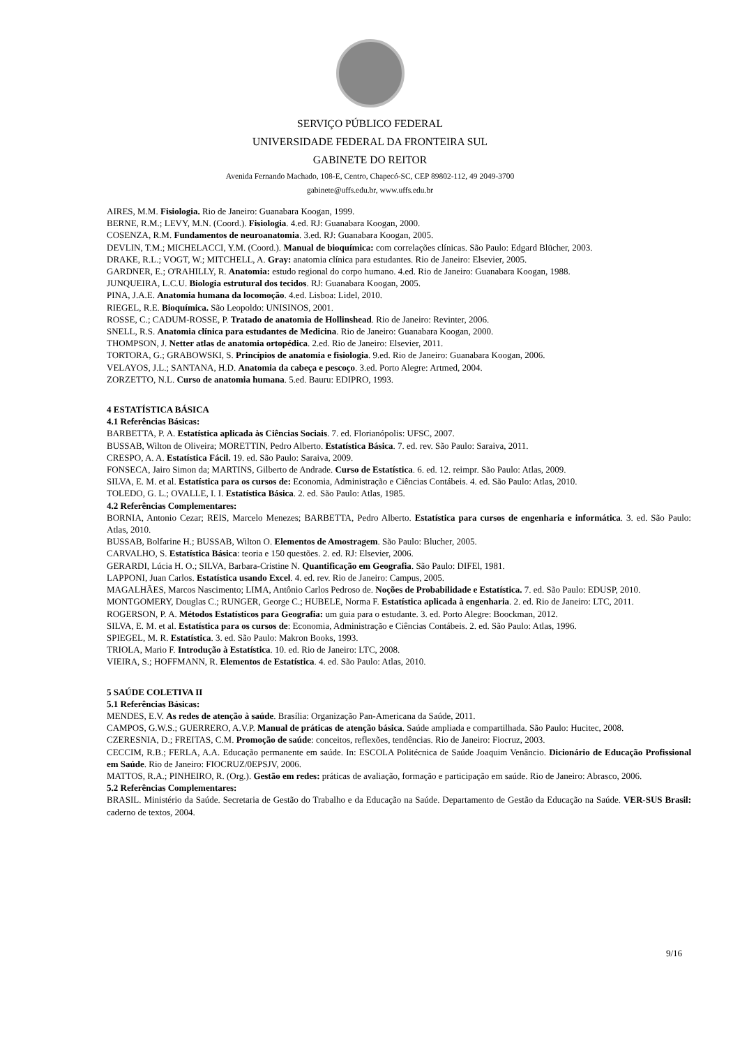SERVIÇO PÚBLICO FEDERAL
UNIVERSIDADE FEDERAL DA FRONTEIRA SUL
GABINETE DO REITOR
Avenida Fernando Machado, 108-E, Centro, Chapecó-SC, CEP 89802-112, 49 2049-3700
gabinete@uffs.edu.br, www.uffs.edu.br
AIRES, M.M. Fisiologia. Rio de Janeiro: Guanabara Koogan, 1999.
BERNE, R.M.; LEVY, M.N. (Coord.). Fisiologia. 4.ed. RJ: Guanabara Koogan, 2000.
COSENZA, R.M. Fundamentos de neuroanatomia. 3.ed. RJ: Guanabara Koogan, 2005.
DEVLIN, T.M.; MICHELACCI, Y.M. (Coord.). Manual de bioquímica: com correlações clínicas. São Paulo: Edgard Blücher, 2003.
DRAKE, R.L.; VOGT, W.; MITCHELL, A. Gray: anatomia clínica para estudantes. Rio de Janeiro: Elsevier, 2005.
GARDNER, E.; O'RAHILLY, R. Anatomia: estudo regional do corpo humano. 4.ed. Rio de Janeiro: Guanabara Koogan, 1988.
JUNQUEIRA, L.C.U. Biologia estrutural dos tecidos. RJ: Guanabara Koogan, 2005.
PINA, J.A.E. Anatomia humana da locomoção. 4.ed. Lisboa: Lidel, 2010.
RIEGEL, R.E. Bioquímica. São Leopoldo: UNISINOS, 2001.
ROSSE, C.; CADUM-ROSSE, P. Tratado de anatomia de Hollinshead. Rio de Janeiro: Revinter, 2006.
SNELL, R.S. Anatomia clínica para estudantes de Medicina. Rio de Janeiro: Guanabara Koogan, 2000.
THOMPSON, J. Netter atlas de anatomia ortopédica. 2.ed. Rio de Janeiro: Elsevier, 2011.
TORTORA, G.; GRABOWSKI, S. Princípios de anatomia e fisiologia. 9.ed. Rio de Janeiro: Guanabara Koogan, 2006.
VELAYOS, J.L.; SANTANA, H.D. Anatomia da cabeça e pescoço. 3.ed. Porto Alegre: Artmed, 2004.
ZORZETTO, N.L. Curso de anatomia humana. 5.ed. Bauru: EDIPRO, 1993.
4 ESTATÍSTICA BÁSICA
4.1 Referências Básicas:
BARBETTA, P. A. Estatística aplicada às Ciências Sociais. 7. ed. Florianópolis: UFSC, 2007.
BUSSAB, Wilton de Oliveira; MORETTIN, Pedro Alberto. Estatística Básica. 7. ed. rev. São Paulo: Saraiva, 2011.
CRESPO, A. A. Estatística Fácil. 19. ed. São Paulo: Saraiva, 2009.
FONSECA, Jairo Simon da; MARTINS, Gilberto de Andrade. Curso de Estatística. 6. ed. 12. reimpr. São Paulo: Atlas, 2009.
SILVA, E. M. et al. Estatística para os cursos de: Economia, Administração e Ciências Contábeis. 4. ed. São Paulo: Atlas, 2010.
TOLEDO, G. L.; OVALLE, I. I. Estatística Básica. 2. ed. São Paulo: Atlas, 1985.
4.2 Referências Complementares:
BORNIA, Antonio Cezar; REIS, Marcelo Menezes; BARBETTA, Pedro Alberto. Estatística para cursos de engenharia e informática. 3. ed. São Paulo: Atlas, 2010.
BUSSAB, Bolfarine H.; BUSSAB, Wilton O. Elementos de Amostragem. São Paulo: Blucher, 2005.
CARVALHO, S. Estatística Básica: teoria e 150 questões. 2. ed. RJ: Elsevier, 2006.
GERARDI, Lúcia H. O.; SILVA, Barbara-Cristine N. Quantificação em Geografia. São Paulo: DIFEl, 1981.
LAPPONI, Juan Carlos. Estatística usando Excel. 4. ed. rev. Rio de Janeiro: Campus, 2005.
MAGALHÃES, Marcos Nascimento; LIMA, Antônio Carlos Pedroso de. Noções de Probabilidade e Estatística. 7. ed. São Paulo: EDUSP, 2010.
MONTGOMERY, Douglas C.; RUNGER, George C.; HUBELE, Norma F. Estatística aplicada à engenharia. 2. ed. Rio de Janeiro: LTC, 2011.
ROGERSON, P. A. Métodos Estatísticos para Geografia: um guia para o estudante. 3. ed. Porto Alegre: Boockman, 2012.
SILVA, E. M. et al. Estatística para os cursos de: Economia, Administração e Ciências Contábeis. 2. ed. São Paulo: Atlas, 1996.
SPIEGEL, M. R. Estatística. 3. ed. São Paulo: Makron Books, 1993.
TRIOLA, Mario F. Introdução à Estatística. 10. ed. Rio de Janeiro: LTC, 2008.
VIEIRA, S.; HOFFMANN, R. Elementos de Estatística. 4. ed. São Paulo: Atlas, 2010.
5 SAÚDE COLETIVA II
5.1 Referências Básicas:
MENDES, E.V. As redes de atenção à saúde. Brasília: Organização Pan-Americana da Saúde, 2011.
CAMPOS, G.W.S.; GUERRERO, A.V.P. Manual de práticas de atenção básica. Saúde ampliada e compartilhada. São Paulo: Hucitec, 2008.
CZERESNIA, D.; FREITAS, C.M. Promoção de saúde: conceitos, reflexões, tendências. Rio de Janeiro: Fiocruz, 2003.
CECCIM, R.B.; FERLA, A.A. Educação permanente em saúde. In: ESCOLA Politécnica de Saúde Joaquim Venâncio. Dicionário de Educação Profissional em Saúde. Rio de Janeiro: FIOCRUZ/0EPSJV, 2006.
MATTOS, R.A.; PINHEIRO, R. (Org.). Gestão em redes: práticas de avaliação, formação e participação em saúde. Rio de Janeiro: Abrasco, 2006.
5.2 Referências Complementares:
BRASIL. Ministério da Saúde. Secretaria de Gestão do Trabalho e da Educação na Saúde. Departamento de Gestão da Educação na Saúde. VER-SUS Brasil: caderno de textos, 2004.
9/16